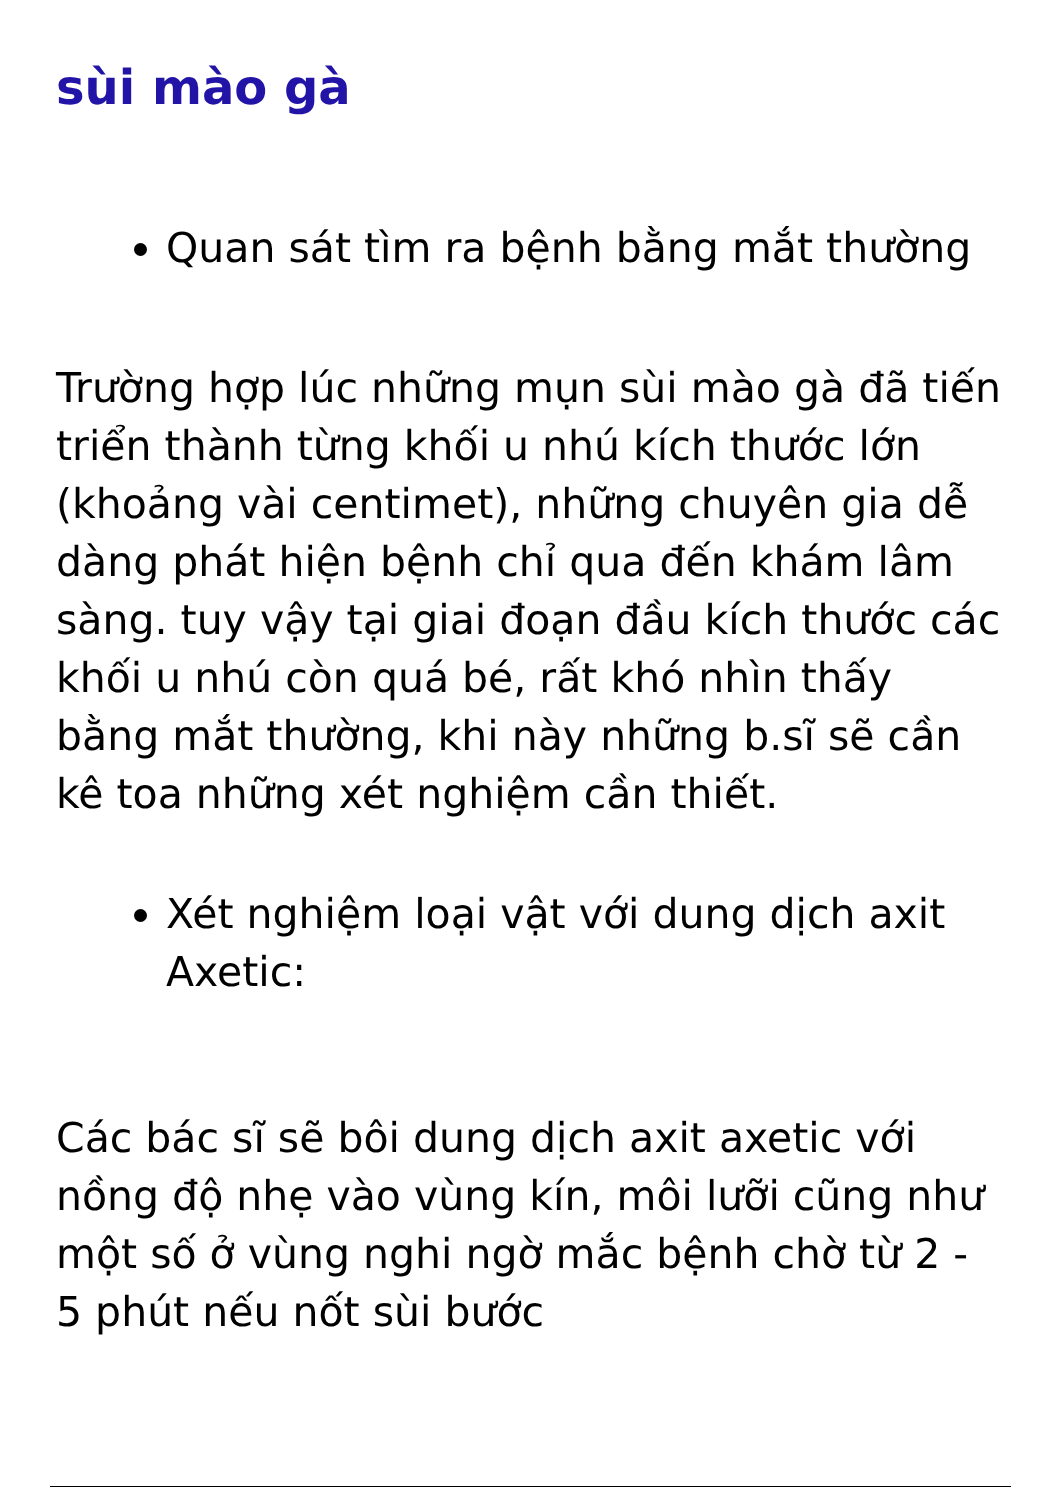sùi mào gà
Quan sát tìm ra bệnh bằng mắt thường
Trường hợp lúc những mụn sùi mào gà đã tiến triển thành từng khối u nhú kích thước lớn (khoảng vài centimet), những chuyên gia dễ dàng phát hiện bệnh chỉ qua đến khám lâm sàng. tuy vậy tại giai đoạn đầu kích thước các khối u nhú còn quá bé, rất khó nhìn thấy bằng mắt thường, khi này những b.sĩ sẽ cần kê toa những xét nghiệm cần thiết.
Xét nghiệm loại vật với dung dịch axit Axetic:
Các bác sĩ sẽ bôi dung dịch axit axetic với nồng độ nhẹ vào vùng kín, môi lưỡi cũng như một số ở vùng nghi ngờ mắc bệnh chờ từ 2 - 5 phút nếu nốt sùi bước